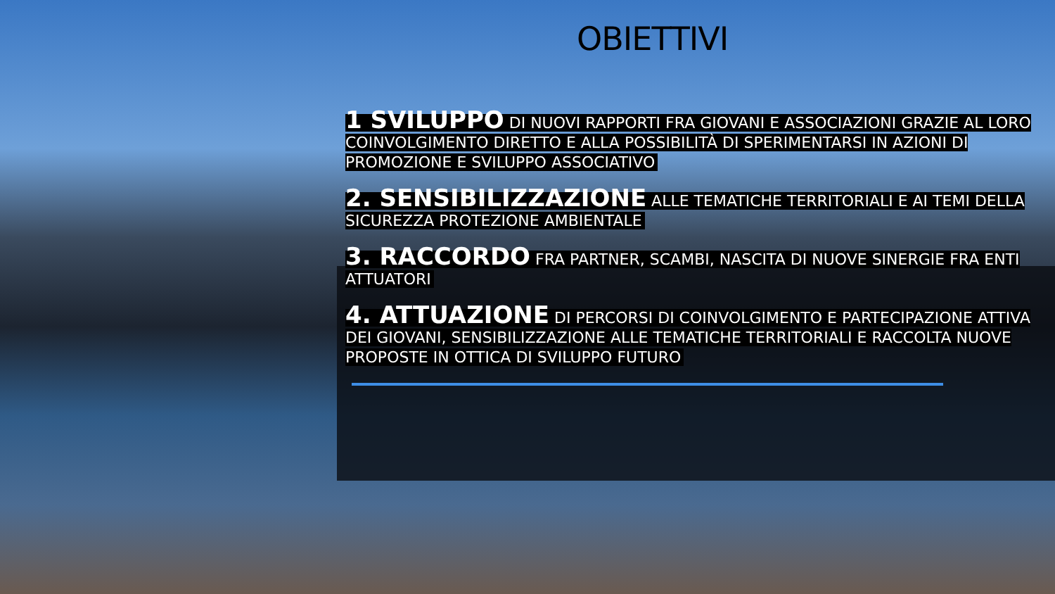OBIETTIVI
1 SVILUPPO DI NUOVI RAPPORTI FRA GIOVANI E ASSOCIAZIONI GRAZIE AL LORO COINVOLGIMENTO DIRETTO E ALLA POSSIBILITÀ DI SPERIMENTARSI IN AZIONI DI PROMOZIONE E SVILUPPO ASSOCIATIVO
2. SENSIBILIZZAZIONE ALLE TEMATICHE TERRITORIALI E AI TEMI DELLA SICUREZZA PROTEZIONE AMBIENTALE
3. RACCORDO FRA PARTNER, SCAMBI, NASCITA DI NUOVE SINERGIE FRA ENTI ATTUATORI
4. ATTUAZIONE DI PERCORSI DI COINVOLGIMENTO E PARTECIPAZIONE ATTIVA DEI GIOVANI, SENSIBILIZZAZIONE ALLE TEMATICHE TERRITORIALI E RACCOLTA NUOVE PROPOSTE IN OTTICA DI SVILUPPO FUTURO